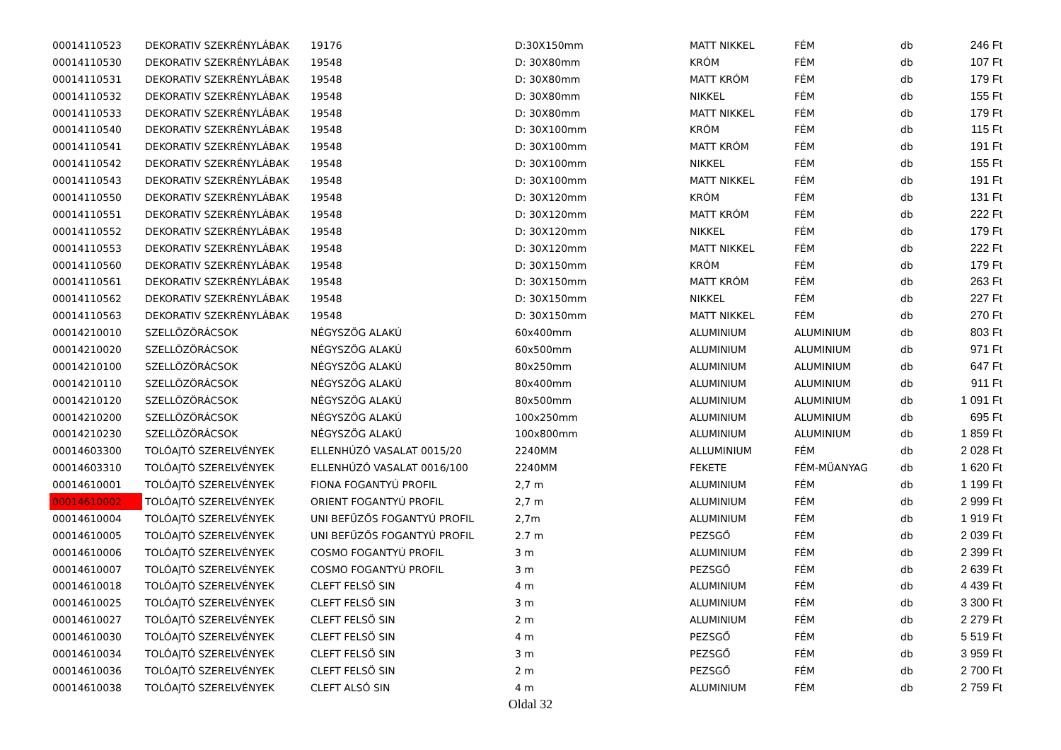| 00014110523 | DEKORATIV SZEKRÉNYLÁBAK | 19176 | D:30X150mm | MATT NIKKEL | FÉM | db | 246 Ft |
| 00014110530 | DEKORATIV SZEKRÉNYLÁBAK | 19548 | D: 30X80mm | KRÓM | FÉM | db | 107 Ft |
| 00014110531 | DEKORATIV SZEKRÉNYLÁBAK | 19548 | D: 30X80mm | MATT KRÓM | FÉM | db | 179 Ft |
| 00014110532 | DEKORATIV SZEKRÉNYLÁBAK | 19548 | D: 30X80mm | NIKKEL | FÉM | db | 155 Ft |
| 00014110533 | DEKORATIV SZEKRÉNYLÁBAK | 19548 | D: 30X80mm | MATT NIKKEL | FÉM | db | 179 Ft |
| 00014110540 | DEKORATIV SZEKRÉNYLÁBAK | 19548 | D: 30X100mm | KRÓM | FÉM | db | 115 Ft |
| 00014110541 | DEKORATIV SZEKRÉNYLÁBAK | 19548 | D: 30X100mm | MATT KRÓM | FÉM | db | 191 Ft |
| 00014110542 | DEKORATIV SZEKRÉNYLÁBAK | 19548 | D: 30X100mm | NIKKEL | FÉM | db | 155 Ft |
| 00014110543 | DEKORATIV SZEKRÉNYLÁBAK | 19548 | D: 30X100mm | MATT NIKKEL | FÉM | db | 191 Ft |
| 00014110550 | DEKORATIV SZEKRÉNYLÁBAK | 19548 | D: 30X120mm | KRÓM | FÉM | db | 131 Ft |
| 00014110551 | DEKORATIV SZEKRÉNYLÁBAK | 19548 | D: 30X120mm | MATT KRÓM | FÉM | db | 222 Ft |
| 00014110552 | DEKORATIV SZEKRÉNYLÁBAK | 19548 | D: 30X120mm | NIKKEL | FÉM | db | 179 Ft |
| 00014110553 | DEKORATIV SZEKRÉNYLÁBAK | 19548 | D: 30X120mm | MATT NIKKEL | FÉM | db | 222 Ft |
| 00014110560 | DEKORATIV SZEKRÉNYLÁBAK | 19548 | D: 30X150mm | KRÓM | FÉM | db | 179 Ft |
| 00014110561 | DEKORATIV SZEKRÉNYLÁBAK | 19548 | D: 30X150mm | MATT KRÓM | FÉM | db | 263 Ft |
| 00014110562 | DEKORATIV SZEKRÉNYLÁBAK | 19548 | D: 30X150mm | NIKKEL | FÉM | db | 227 Ft |
| 00014110563 | DEKORATIV SZEKRÉNYLÁBAK | 19548 | D: 30X150mm | MATT NIKKEL | FÉM | db | 270 Ft |
| 00014210010 | SZELLÖZÖRÁCSOK | NÉGYSZÖG ALAKÚ | 60x400mm | ALUMINIUM | ALUMINIUM | db | 803 Ft |
| 00014210020 | SZELLÖZÖRÁCSOK | NÉGYSZÖG ALAKÚ | 60x500mm | ALUMINIUM | ALUMINIUM | db | 971 Ft |
| 00014210100 | SZELLÖZÖRÁCSOK | NÉGYSZÖG ALAKÚ | 80x250mm | ALUMINIUM | ALUMINIUM | db | 647 Ft |
| 00014210110 | SZELLÖZÖRÁCSOK | NÉGYSZÖG ALAKÚ | 80x400mm | ALUMINIUM | ALUMINIUM | db | 911 Ft |
| 00014210120 | SZELLÖZÖRÁCSOK | NÉGYSZÖG ALAKÚ | 80x500mm | ALUMINIUM | ALUMINIUM | db | 1 091 Ft |
| 00014210200 | SZELLÖZÖRÁCSOK | NÉGYSZÖG ALAKÚ | 100x250mm | ALUMINIUM | ALUMINIUM | db | 695 Ft |
| 00014210230 | SZELLÖZÖRÁCSOK | NÉGYSZÖG ALAKÚ | 100x800mm | ALUMINIUM | ALUMINIUM | db | 1 859 Ft |
| 00014603300 | TOLÓAJTÓ SZERELVÉNYEK | ELLENHÚZÓ VASALAT 0015/20 | 2240MM | ALLUMINIUM | FÉM | db | 2 028 Ft |
| 00014603310 | TOLÓAJTÓ SZERELVÉNYEK | ELLENHÚZÓ VASALAT 0016/100 | 2240MM | FEKETE | FÉM-MÜANYAG | db | 1 620 Ft |
| 00014610001 | TOLÓAJTÓ SZERELVÉNYEK | FIONA FOGANTYÚ PROFIL | 2,7 m | ALUMINIUM | FÉM | db | 1 199 Ft |
| 00014610002 | TOLÓAJTÓ SZERELVÉNYEK | ORIENT FOGANTYÚ PROFIL | 2,7 m | ALUMINIUM | FÉM | db | 2 999 Ft |
| 00014610004 | TOLÓAJTÓ SZERELVÉNYEK | UNI BEFŰZŐS FOGANTYÚ PROFIL | 2,7m | ALUMINIUM | FÉM | db | 1 919 Ft |
| 00014610005 | TOLÓAJTÓ SZERELVÉNYEK | UNI BEFŰZŐS FOGANTYÚ PROFIL | 2.7 m | PEZSGŐ | FÉM | db | 2 039 Ft |
| 00014610006 | TOLÓAJTÓ SZERELVÉNYEK | COSMO FOGANTYÚ PROFIL | 3 m | ALUMINIUM | FÉM | db | 2 399 Ft |
| 00014610007 | TOLÓAJTÓ SZERELVÉNYEK | COSMO FOGANTYÚ PROFIL | 3 m | PEZSGŐ | FÉM | db | 2 639 Ft |
| 00014610018 | TOLÓAJTÓ SZERELVÉNYEK | CLEFT FELSÖ SIN | 4 m | ALUMINIUM | FÉM | db | 4 439 Ft |
| 00014610025 | TOLÓAJTÓ SZERELVÉNYEK | CLEFT FELSÖ SIN | 3 m | ALUMINIUM | FÉM | db | 3 300 Ft |
| 00014610027 | TOLÓAJTÓ SZERELVÉNYEK | CLEFT FELSÖ SIN | 2 m | ALUMINIUM | FÉM | db | 2 279 Ft |
| 00014610030 | TOLÓAJTÓ SZERELVÉNYEK | CLEFT FELSÖ SIN | 4 m | PEZSGŐ | FÉM | db | 5 519 Ft |
| 00014610034 | TOLÓAJTÓ SZERELVÉNYEK | CLEFT FELSÖ SIN | 3 m | PEZSGŐ | FÉM | db | 3 959 Ft |
| 00014610036 | TOLÓAJTÓ SZERELVÉNYEK | CLEFT FELSÖ SIN | 2 m | PEZSGŐ | FÉM | db | 2 700 Ft |
| 00014610038 | TOLÓAJTÓ SZERELVÉNYEK | CLEFT ALSÓ SIN | 4 m | ALUMINIUM | FÉM | db | 2 759 Ft |
Oldal 32